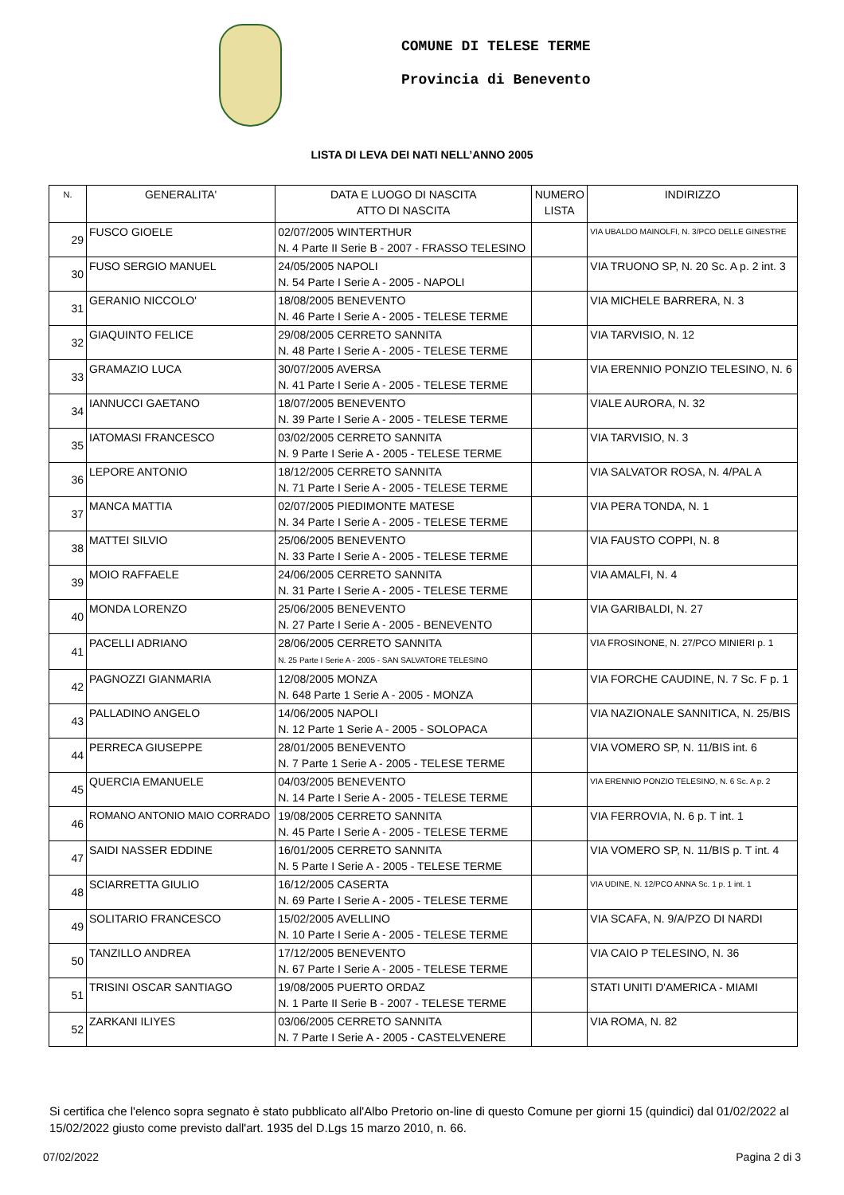COMUNE DI TELESE TERME
Provincia di Benevento
LISTA DI LEVA DEI NATI NELL’ANNO 2005
| N. | GENERALITA' | DATA E LUOGO DI NASCITA ATTO DI NASCITA | NUMERO LISTA | INDIRIZZO |
| --- | --- | --- | --- | --- |
| 29 | FUSCO GIOELE | 02/07/2005 WINTERTHUR N. 4 Parte II Serie B - 2007 - FRASSO TELESINO | | VIA UBALDO MAINOLFI, N. 3/PCO DELLE GINESTRE |
| 30 | FUSO SERGIO MANUEL | 24/05/2005 NAPOLI N. 54 Parte I Serie A - 2005 - NAPOLI | | VIA TRUONO SP, N. 20 Sc. A p. 2 int. 3 |
| 31 | GERANIO NICCOLO' | 18/08/2005 BENEVENTO N. 46 Parte I Serie A - 2005 - TELESE TERME | | VIA MICHELE BARRERA, N. 3 |
| 32 | GIAQUINTO FELICE | 29/08/2005 CERRETO SANNITA N. 48 Parte I Serie A - 2005 - TELESE TERME | | VIA TARVISIO, N. 12 |
| 33 | GRAMAZIO LUCA | 30/07/2005 AVERSA N. 41 Parte I Serie A - 2005 - TELESE TERME | | VIA ERENNIO PONZIO TELESINO, N. 6 |
| 34 | IANNUCCI GAETANO | 18/07/2005 BENEVENTO N. 39 Parte I Serie A - 2005 - TELESE TERME | | VIALE AURORA, N. 32 |
| 35 | IATOMASI FRANCESCO | 03/02/2005 CERRETO SANNITA N. 9 Parte I Serie A - 2005 - TELESE TERME | | VIA TARVISIO, N. 3 |
| 36 | LEPORE ANTONIO | 18/12/2005 CERRETO SANNITA N. 71 Parte I Serie A - 2005 - TELESE TERME | | VIA SALVATOR ROSA, N. 4/PAL A |
| 37 | MANCA MATTIA | 02/07/2005 PIEDIMONTE MATESE N. 34 Parte I Serie A - 2005 - TELESE TERME | | VIA PERA TONDA, N. 1 |
| 38 | MATTEI SILVIO | 25/06/2005 BENEVENTO N. 33 Parte I Serie A - 2005 - TELESE TERME | | VIA FAUSTO COPPI, N. 8 |
| 39 | MOIO RAFFAELE | 24/06/2005 CERRETO SANNITA N. 31 Parte I Serie A - 2005 - TELESE TERME | | VIA AMALFI, N. 4 |
| 40 | MONDA LORENZO | 25/06/2005 BENEVENTO N. 27 Parte I Serie A - 2005 - BENEVENTO | | VIA GARIBALDI, N. 27 |
| 41 | PACELLI ADRIANO | 28/06/2005 CERRETO SANNITA N. 25 Parte I Serie A - 2005 - SAN SALVATORE TELESINO | | VIA FROSINONE, N. 27/PCO MINIERI p. 1 |
| 42 | PAGNOZZI GIANMARIA | 12/08/2005 MONZA N. 648 Parte 1 Serie A - 2005 - MONZA | | VIA FORCHE CAUDINE, N. 7 Sc. F p. 1 |
| 43 | PALLADINO ANGELO | 14/06/2005 NAPOLI N. 12 Parte 1 Serie A - 2005 - SOLOPACA | | VIA NAZIONALE SANNITICA, N. 25/BIS |
| 44 | PERRECA GIUSEPPE | 28/01/2005 BENEVENTO N. 7 Parte 1 Serie A - 2005 - TELESE TERME | | VIA VOMERO SP, N. 11/BIS int. 6 |
| 45 | QUERCIA EMANUELE | 04/03/2005 BENEVENTO N. 14 Parte I Serie A - 2005 - TELESE TERME | | VIA ERENNIO PONZIO TELESINO, N. 6 Sc. A p. 2 |
| 46 | ROMANO ANTONIO MAIO CORRADO | 19/08/2005 CERRETO SANNITA N. 45 Parte I Serie A - 2005 - TELESE TERME | | VIA FERROVIA, N. 6 p. T int. 1 |
| 47 | SAIDI NASSER EDDINE | 16/01/2005 CERRETO SANNITA N. 5 Parte I Serie A - 2005 - TELESE TERME | | VIA VOMERO SP, N. 11/BIS p. T int. 4 |
| 48 | SCIARRETTA GIULIO | 16/12/2005 CASERTA N. 69 Parte I Serie A - 2005 - TELESE TERME | | VIA UDINE, N. 12/PCO ANNA Sc. 1 p. 1 int. 1 |
| 49 | SOLITARIO FRANCESCO | 15/02/2005 AVELLINO N. 10 Parte I Serie A - 2005 - TELESE TERME | | VIA SCAFA, N. 9/A/PZO DI NARDI |
| 50 | TANZILLO ANDREA | 17/12/2005 BENEVENTO N. 67 Parte I Serie A - 2005 - TELESE TERME | | VIA CAIO P TELESINO, N. 36 |
| 51 | TRISINI OSCAR SANTIAGO | 19/08/2005 PUERTO ORDAZ N. 1 Parte II Serie B - 2007 - TELESE TERME | | STATI UNITI D'AMERICA - MIAMI |
| 52 | ZARKANI ILIYES | 03/06/2005 CERRETO SANNITA N. 7 Parte I Serie A - 2005 - CASTELVENERE | | VIA ROMA, N. 82 |
Si certifica che l'elenco sopra segnato è stato pubblicato all'Albo Pretorio on-line di questo Comune per giorni 15 (quindici) dal 01/02/2022 al 15/02/2022 giusto come previsto dall'art. 1935 del D.Lgs 15 marzo 2010, n. 66.
07/02/2022 Pagina 2 di 3